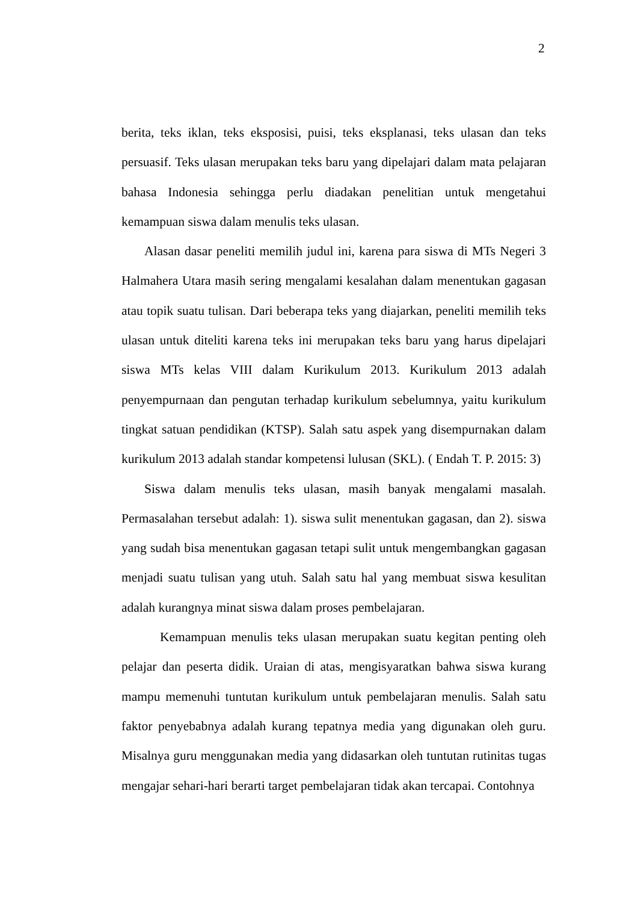2
berita, teks iklan, teks eksposisi, puisi, teks eksplanasi, teks ulasan dan teks persuasif. Teks ulasan merupakan teks baru yang dipelajari dalam mata pelajaran bahasa Indonesia sehingga perlu diadakan penelitian untuk mengetahui kemampuan siswa dalam menulis teks ulasan.
Alasan dasar peneliti memilih judul ini, karena para siswa di MTs Negeri 3 Halmahera Utara masih sering mengalami kesalahan dalam menentukan gagasan atau topik suatu tulisan. Dari beberapa teks yang diajarkan, peneliti memilih teks ulasan untuk diteliti karena teks ini merupakan teks baru yang harus dipelajari siswa MTs kelas VIII dalam Kurikulum 2013. Kurikulum 2013 adalah penyempurnaan dan pengutan terhadap kurikulum sebelumnya, yaitu kurikulum tingkat satuan pendidikan (KTSP). Salah satu aspek yang disempurnakan dalam kurikulum 2013 adalah standar kompetensi lulusan (SKL). ( Endah T. P. 2015: 3)
Siswa dalam menulis teks ulasan, masih banyak mengalami masalah. Permasalahan tersebut adalah: 1). siswa sulit menentukan gagasan, dan 2). siswa yang sudah bisa menentukan gagasan tetapi sulit untuk mengembangkan gagasan menjadi suatu tulisan yang utuh. Salah satu hal yang membuat siswa kesulitan adalah kurangnya minat siswa dalam proses pembelajaran.
Kemampuan menulis teks ulasan merupakan suatu kegitan penting oleh pelajar dan peserta didik. Uraian di atas, mengisyaratkan bahwa siswa kurang mampu memenuhi tuntutan kurikulum untuk pembelajaran menulis. Salah satu faktor penyebabnya adalah kurang tepatnya media yang digunakan oleh guru. Misalnya guru menggunakan media yang didasarkan oleh tuntutan rutinitas tugas mengajar sehari-hari berarti target pembelajaran tidak akan tercapai. Contohnya